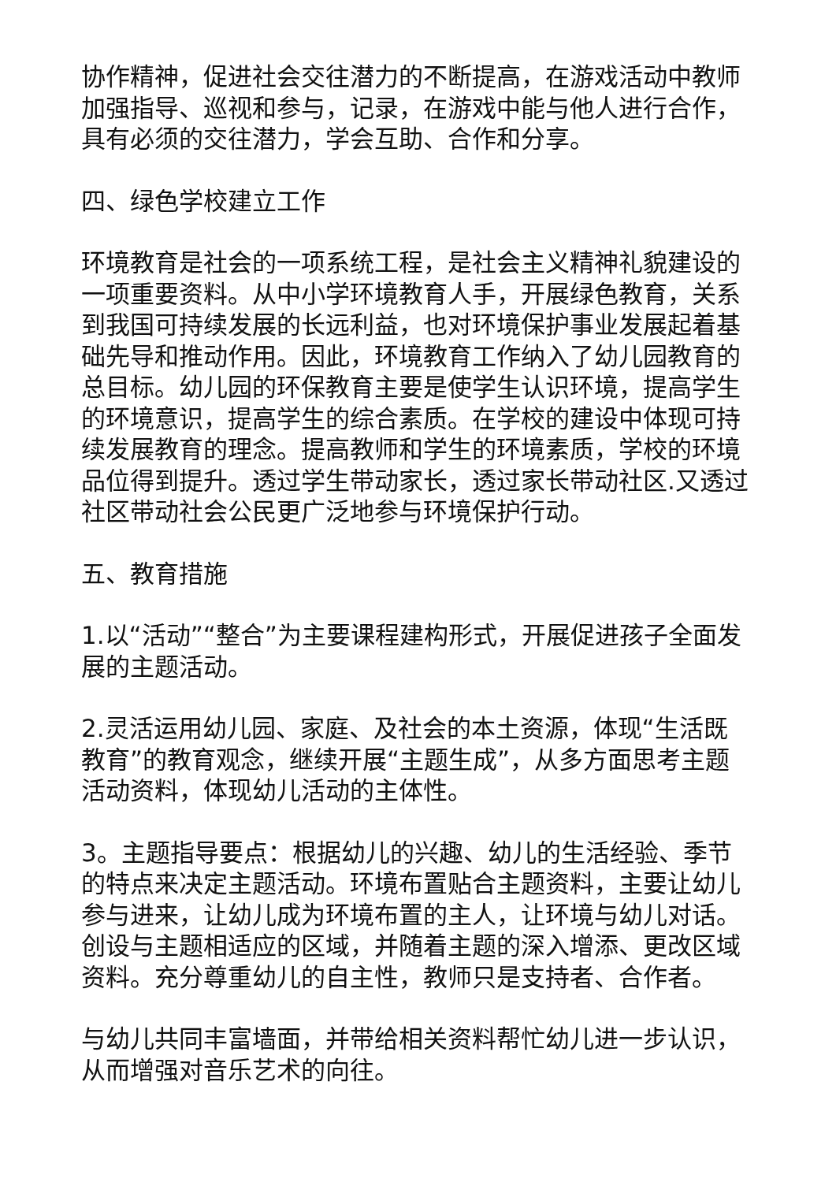协作精神，促进社会交往潜力的不断提高，在游戏活动中教师加强指导、巡视和参与，记录，在游戏中能与他人进行合作，具有必须的交往潜力，学会互助、合作和分享。
四、绿色学校建立工作
环境教育是社会的一项系统工程，是社会主义精神礼貌建设的一项重要资料。从中小学环境教育人手，开展绿色教育，关系到我国可持续发展的长远利益，也对环境保护事业发展起着基础先导和推动作用。因此，环境教育工作纳入了幼儿园教育的总目标。幼儿园的环保教育主要是使学生认识环境，提高学生的环境意识，提高学生的综合素质。在学校的建设中体现可持续发展教育的理念。提高教师和学生的环境素质，学校的环境品位得到提升。透过学生带动家长，透过家长带动社区.又透过社区带动社会公民更广泛地参与环境保护行动。
五、教育措施
1.以“活动”“整合”为主要课程建构形式，开展促进孩子全面发展的主题活动。
2.灵活运用幼儿园、家庭、及社会的本土资源，体现“生活既教育”的教育观念，继续开展“主题生成”，从多方面思考主题活动资料，体现幼儿活动的主体性。
3。主题指导要点：根据幼儿的兴趣、幼儿的生活经验、季节的特点来决定主题活动。环境布置贴合主题资料，主要让幼儿参与进来，让幼儿成为环境布置的主人，让环境与幼儿对话。创设与主题相适应的区域，并随着主题的深入增添、更改区域资料。充分尊重幼儿的自主性，教师只是支持者、合作者。
与幼儿共同丰富墙面，并带给相关资料帮忙幼儿进一步认识，从而增强对音乐艺术的向往。